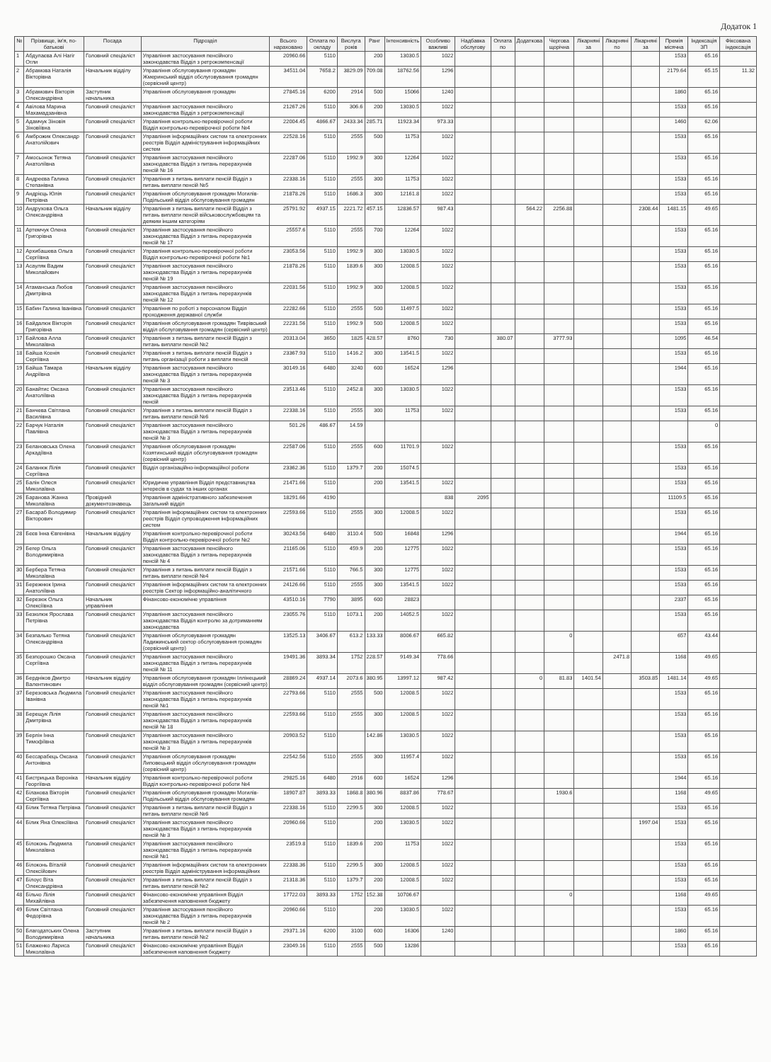Додаток 1
| № | Прізвище, ім'я, по-батькові | Посада | Підрозділ | Всього нараховано | Оплата по окладу | Вислуга років | Ранг | Інтенсивність | Особливо важливі | Надбавка обслугову | Оплата по | Додаткова | Чергова щорічна | Лікарняні за | Лікарняні по | Лікарняні за | Премія місячна | Індексація ЗП | Фіксована індексація |
| --- | --- | --- | --- | --- | --- | --- | --- | --- | --- | --- | --- | --- | --- | --- | --- | --- | --- | --- | --- |
| 1 | Абдулаєва Алі Нагіг Огли | Головний спеціаліст | Управління застосування пенсійного законодавства Відділ з ретрокомпенсації | 20960.66 | 5110 | | 200 | 13030.5 | 1022 | | | | | | | | 1533 | 65.16 | |
| 2 | Абрамова Наталія Вікторівна | Начальник відділу | Управління обслуговування громадян Жмеринський відділ обслуговування громадян (сервісний центр) | 34511.04 | 7658.2 | 3829.09 | 709.08 | 18762.56 | 1296 | | | | | | | | 2179.64 | 65.15 | 11.32 |
| 3 | Абрамович Вікторія Олександрівна | Заступник начальника | Управління обслуговування громадян | 27845.16 | 6200 | 2914 | 500 | 15066 | 1240 | | | | | | | | 1860 | 65.16 | |
| 4 | Авілова Марина Махамадзанівна | Головний спеціаліст | Управління застосування пенсійного законодавства Відділ з ретрокомпенсації | 21267.26 | 5110 | 306.6 | 200 | 13030.5 | 1022 | | | | | | | | 1533 | 65.16 | |
| 5 | Адамчук Зіновія Зіновіївна | Головний спеціаліст | Управління контрольно-перевірочної роботи Відділ контрольно-перевірочної роботи №4 | 22004.45 | 4866.67 | 2433.34 | 285.71 | 11923.34 | 973.33 | | | | | | | | 1460 | 62.06 | |
| 6 | Амброжик Олександр Анатолійович | Головний спеціаліст | Управління інформаційних систем та електронних реєстрів Відділ адміністрування інформаційних систем | 22528.16 | 5110 | 2555 | 500 | 11753 | 1022 | | | | | | | | 1533 | 65.16 | |
| 7 | Амосьонок Тетяна Анатоліївна | Головний спеціаліст | Управління застосування пенсійного законодавства Відділ з питань перерахунків пенсій № 16 | 22287.06 | 5110 | 1992.9 | 300 | 12264 | 1022 | | | | | | | | 1533 | 65.16 | |
| 8 | Андреєва Галина Степанівна | Головний спеціаліст | Управління з питань виплати пенсій Відділ з питань виплати пенсій №5 | 22338.16 | 5110 | 2555 | 300 | 11753 | 1022 | | | | | | | | 1533 | 65.16 | |
| 9 | Андрієць Юлія Петрівна | Головний спеціаліст | Управління обслуговування громадян Могилів-Подільський відділ обслуговування громадян | 21878.26 | 5110 | 1686.3 | 300 | 12161.8 | 1022 | | | | | | | | 1533 | 65.16 | |
| 10 | Андрухова Ольга Олександрівна | Начальник відділу | Управління з питань виплати пенсій Відділ з питань виплати пенсій військовослужбовцям та деяким іншим категоріям | 25791.92 | 4937.15 | 2221.72 | 457.15 | 12836.57 | 987.43 | | | 564.22 | 2256.88 | | | 2308.44 | 1481.15 | 49.65 | |
| 11 | Артемчук Олена Григорівна | Головний спеціаліст | Управління застосування пенсійного законодавства Відділ з питань перерахунків пенсій № 17 | 25557.6 | 5110 | 2555 | 700 | 12264 | 1022 | | | | | | | | 1533 | 65.16 | |
| 12 | Архибашева Ольга Сергіївна | Головний спеціаліст | Управління контрольно-перевірочної роботи Відділ контрольно-перевірочної роботи №1 | 23053.56 | 5110 | 1992.9 | 300 | 13030.5 | 1022 | | | | | | | | 1533 | 65.16 | |
| 13 | Асауляк Вадим Миколайович | Головний спеціаліст | Управління застосування пенсійного законодавства Відділ з питань перерахунків пенсій № 19 | 21878.26 | 5110 | 1839.6 | 300 | 12008.5 | 1022 | | | | | | | | 1533 | 65.16 | |
| 14 | Атаманська Любов Дмитрівна | Головний спеціаліст | Управління застосування пенсійного законодавства Відділ з питань перерахунків пенсій № 12 | 22031.56 | 5110 | 1992.9 | 300 | 12008.5 | 1022 | | | | | | | | 1533 | 65.16 | |
| 15 | Бабин Галина Іванівна | Головний спеціаліст | Управління по роботі з персоналом Відділ проходження державної служби | 22282.66 | 5110 | 2555 | 500 | 11497.5 | 1022 | | | | | | | | 1533 | 65.16 | |
| 16 | Байдалюк Вікторія Григорівна | Головний спеціаліст | Управління обслуговування громадян Тиврівський відділ обслуговування громадян (сервісний центр) | 22231.56 | 5110 | 1992.9 | 500 | 12008.5 | 1022 | | | | | | | | 1533 | 65.16 | |
| 17 | Байлова Алла Миколаївна | Головний спеціаліст | Управління з питань виплати пенсій Відділ з питань виплати пенсій №2 | 20313.04 | 3650 | 1825 | 428.57 | 8760 | 730 | | 380.07 | | 3777.93 | | | | 1095 | 46.54 | |
| 18 | Байша Ксенія Сергіївна | Головний спеціаліст | Управління з питань виплати пенсій Відділ з питань організації роботи з виплати пенсій | 23367.93 | 5110 | 1416.2 | 300 | 13541.5 | 1022 | | | | | | | | 1533 | 65.16 | |
| 19 | Байша Тамара Андріївна | Начальник відділу | Управління застосування пенсійного законодавства Відділ з питань перерахунків пенсій № 3 | 30149.16 | 6480 | 3240 | 600 | 16524 | 1296 | | | | | | | | 1944 | 65.16 | |
| 20 | Банайтис Оксана Анатоліївна | Головний спеціаліст | Управління застосування пенсійного законодавства Відділ з питань перерахунків пенсій | 23513.46 | 5110 | 2452.8 | 300 | 13030.5 | 1022 | | | | | | | | 1533 | 65.16 | |
| 21 | Банчева Світлана Василівна | Головний спеціаліст | Управління з питань виплати пенсій Відділ з питань виплати пенсій №6 | 22338.16 | 5110 | 2555 | 300 | 11753 | 1022 | | | | | | | | 1533 | 65.16 | |
| 22 | Барчук Наталія Павлівна | Головний спеціаліст | Управління застосування пенсійного законодавства Відділ з питань перерахунків пенсій № 3 | 501.26 | 486.67 | 14.59 | | | | | | | | | | | | 0 | |
| 23 | Белановська Олена Аркадіївна | Головний спеціаліст | Управління обслуговування громадян Козятинський відділ обслуговування громадян (сервісний центр) | 22587.06 | 5110 | 2555 | 600 | 11701.9 | 1022 | | | | | | | | 1533 | 65.16 | |
| 24 | Баланюк Лілія Сергіївна | Головний спеціаліст | Відділ організаційно-інформаційної роботи | 23362.36 | 5110 | 1379.7 | 200 | 15074.5 | | | | | | | | | 1533 | 65.16 | |
| 25 | Балін Олеся Миколаївна | Головний спеціаліст | Юридичне управління Відділ представництва інтересів в судах та інших органах | 21471.66 | 5110 | | 200 | 13541.5 | 1022 | | | | | | | | 1533 | 65.16 | |
| 26 | Баранова Жанна Миколаївна | Провідний документознавець | Управління адміністративного забезпечення Загальний відділ | 18291.66 | 4190 | | | | 838 | 2095 | | | | | | | 11109.5 | 65.16 | |
| 27 | Басараб Володимир Вікторович | Головний спеціаліст | Управління інформаційних систем та електронних реєстрів Відділ супроводження інформаційних систем | 22593.66 | 5110 | 2555 | 300 | 12008.5 | 1022 | | | | | | | | 1533 | 65.16 | |
| 28 | Бєєв Інна Євгенівна | Начальник відділу | Управління контрольно-перевірочної роботи Відділ контрольно-перевірочної роботи №2 | 30243.56 | 6480 | 3110.4 | 500 | 16848 | 1296 | | | | | | | | 1944 | 65.16 | |
| 29 | Бегер Ольга Володимирівна | Головний спеціаліст | Управління застосування пенсійного законодавства Відділ з питань перерахунків пенсій № 4 | 21165.06 | 5110 | 459.9 | 200 | 12775 | 1022 | | | | | | | | 1533 | 65.16 | |
| 30 | Бербера Тетяна Миколаївна | Головний спеціаліст | Управління з питань виплати пенсій Відділ з питань виплати пенсій №4 | 21571.66 | 5110 | 766.5 | 300 | 12775 | 1022 | | | | | | | | 1533 | 65.16 | |
| 31 | Бережнюк Ірина Анатоліївна | Головний спеціаліст | Управління інформаційних систем та електронних реєстрів Сектор інформаційно-аналітичного | 24126.66 | 5110 | 2555 | 300 | 13541.5 | 1022 | | | | | | | | 1533 | 65.16 | |
| 32 | Березюк Ольга Олексіївна | Начальник управління | Фінансово-економічне управління | 43510.16 | 7790 | 3895 | 600 | 28823 | | | | | | | | | 2337 | 65.16 | |
| 33 | Безюлюк Ярослава Петрівна | Головний спеціаліст | Управління застосування пенсійного законодавства Відділ контролю за дотриманням законодавства | 23055.76 | 5110 | 1073.1 | 200 | 14052.5 | 1022 | | | | | | | | 1533 | 65.16 | |
| 34 | Безпалько Тетяна Олександрівна | Головний спеціаліст | Управління обслуговування громадян Ладижинський сектор обслуговування громадян (сервісний центр) | 13525.13 | 3406.67 | 613.2 | 133.33 | 8006.67 | 665.82 | | | | 0 | | | | 657 | 43.44 | |
| 35 | Безпорошко Оксана Сергіївна | Головний спеціаліст | Управління застосування пенсійного законодавства Відділ з питань перерахунків пенсій № 11 | 19491.36 | 3893.34 | 1752 | 228.57 | 9149.34 | 778.66 | | | | | | 2471.8 | | 1168 | 49.65 | |
| 36 | Бердніков Дмитро Валентинович | Начальник відділу | Управління обслуговування громадян Іллінецький відділ обслуговування громадян (сервісний центр) | 28869.24 | 4937.14 | 2073.6 | 380.95 | 13997.12 | 987.42 | | | 0 | 81.83 | 1401.54 | | 3503.85 | 1481.14 | 49.65 | |
| 37 | Березовська Людмила Іванівна | Головний спеціаліст | Управління застосування пенсійного законодавства Відділ з питань перерахунків пенсій №1 | 22793.66 | 5110 | 2555 | 500 | 12008.5 | 1022 | | | | | | | | 1533 | 65.16 | |
| 38 | Берещук Лілія Дмитрівна | Головний спеціаліст | Управління застосування пенсійного законодавства Відділ з питань перерахунків пенсій № 18 | 22593.66 | 5110 | 2555 | 300 | 12008.5 | 1022 | | | | | | | | 1533 | 65.16 | |
| 39 | Берлін Інна Тимофіївна | Головний спеціаліст | Управління застосування пенсійного законодавства Відділ з питань перерахунків пенсій № 3 | 20903.52 | 5110 | | 142.86 | 13030.5 | 1022 | | | | | | | | 1533 | 65.16 | |
| 40 | Бессарабець Оксана Антонівна | Головний спеціаліст | Управління обслуговування громадян Липовецький відділ обслуговування громадян (сервісний центр) | 22542.56 | 5110 | 2555 | 300 | 11957.4 | 1022 | | | | | | | | 1533 | 65.16 | |
| 41 | Бистрицька Вероніка Георгіївна | Начальник відділу | Управління контрольно-перевірочної роботи Відділ контрольно-перевірочної роботи №4 | 29825.16 | 6480 | 2916 | 600 | 16524 | 1296 | | | | | | | | 1944 | 65.16 | |
| 42 | Біланова Вікторія Сергіївна | Головний спеціаліст | Управління обслуговування громадян Могилів-Подільський відділ обслуговування громадян | 18907.87 | 3893.33 | 1868.8 | 380.96 | 8837.86 | 778.67 | | | | 1930.6 | | | | 1168 | 49.65 | |
| 43 | Білик Тетяна Петрівна | Головний спеціаліст | Управління з питань виплати пенсій Відділ з питань виплати пенсій №6 | 22338.16 | 5110 | 2299.5 | 300 | 12008.5 | 1022 | | | | | | | | 1533 | 65.16 | |
| 44 | Білик Яна Олексіївна | Головний спеціаліст | Управління застосування пенсійного законодавства Відділ з питань перерахунків пенсій № 3 | 20960.66 | 5110 | | 200 | 13030.5 | 1022 | | | | | | | 1997.04 | 1533 | 65.16 | |
| 45 | Білоконь Людмила Миколаївна | Головний спеціаліст | Управління застосування пенсійного законодавства Відділ з питань перерахунків пенсій №1 | 23519.8 | 5110 | 1839.6 | 200 | 11753 | 1022 | | | | | | | | 1533 | 65.16 | |
| 46 | Білоконь Віталій Олексійович | Головний спеціаліст | Управління інформаційних систем та електронних реєстрів Відділ адміністрування інформаційних | 22338.36 | 5110 | 2299.5 | 300 | 12008.5 | 1022 | | | | | | | | 1533 | 65.16 | |
| 47 | Білоус Віта Олександрівна | Головний спеціаліст | Управління з питань виплати пенсій Відділ з питань виплати пенсій №2 | 21318.36 | 5110 | 1379.7 | 200 | 12008.5 | 1022 | | | | | | | | 1533 | 65.16 | |
| 48 | Більчо Лілія Михайлівна | Головний спеціаліст | Фінансово-економічне управління Відділ забезпечення наповнення бюджету | 17722.03 | 3893.33 | 1752 | 152.38 | 10706.67 | | | | | 0 | | | | 1168 | 49.65 | |
| 49 | Білик Світлана Федорівна | Головний спеціаліст | Управління застосування пенсійного законодавства Відділ з питань перерахунків пенсій № 2 | 20960.66 | 5110 | | 200 | 13030.5 | 1022 | | | | | | | | 1533 | 65.16 | |
| 50 | Благодатських Олена Володимирівна | Заступник начальника | Управління з питань виплати пенсій Відділ з питань виплати пенсій №2 | 29371.16 | 6200 | 3100 | 600 | 16306 | 1240 | | | | | | | | 1860 | 65.16 | |
| 51 | Блаженко Лариса Миколаївна | Головний спеціаліст | Фінансово-економічне управління Відділ забезпечення наповнення бюджету | 23049.16 | 5110 | 2555 | 500 | 13286 | | | | | | | | | 1533 | 65.16 | |